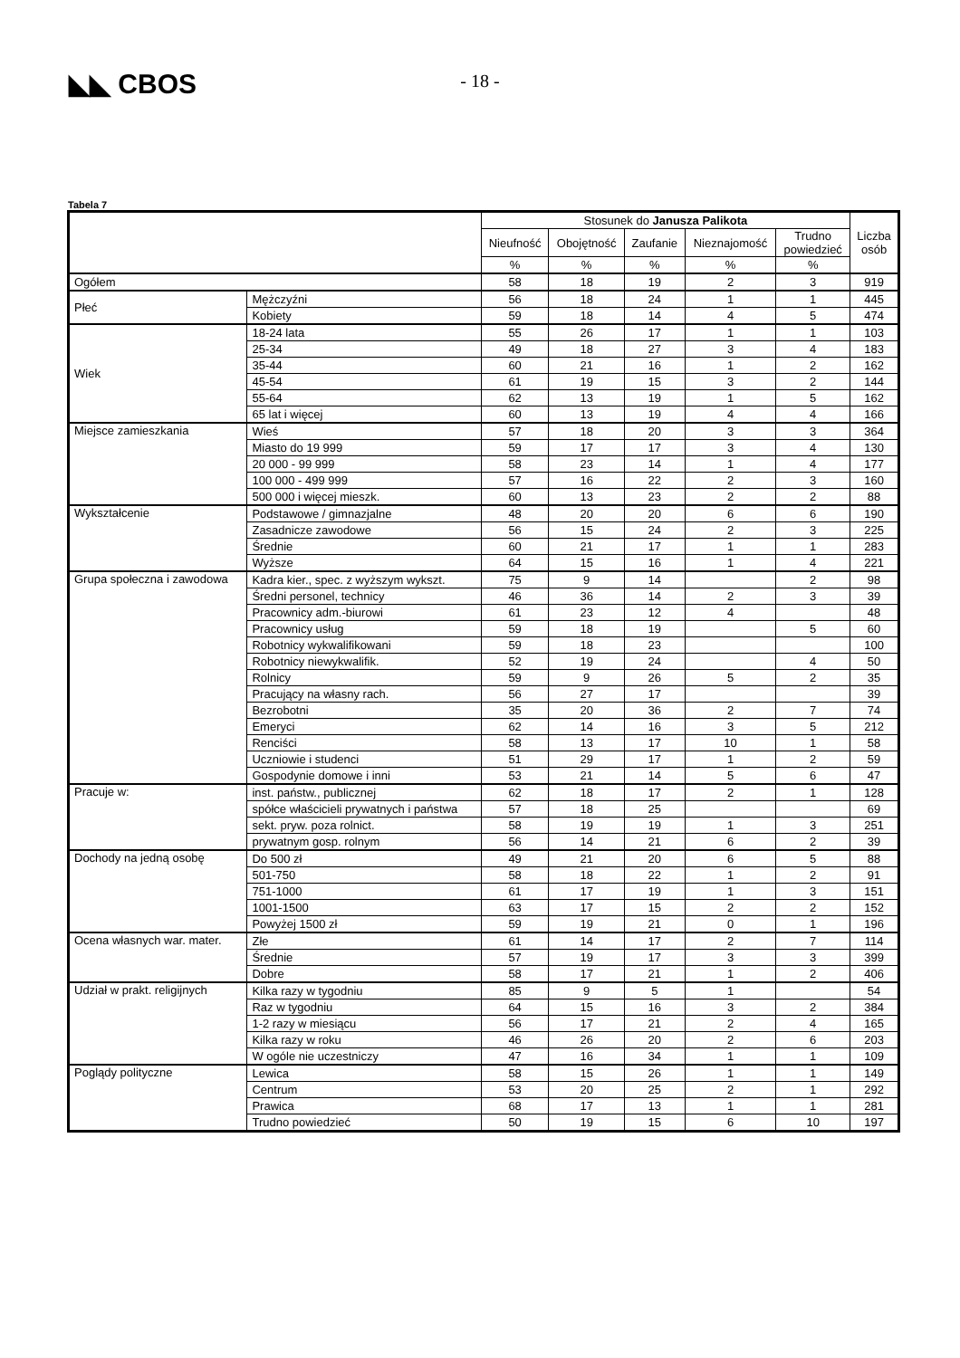◣◣ CBOS
- 18 -
Tabela 7
| | | Stosunek do Janusza Palikota | | | | | Liczba osób |
| --- | --- | --- | --- | --- | --- | --- | --- |
| | | Nieufność | Obojętność | Zaufanie | Nieznajomość | Trudno powiedzieć | |
| | | % | % | % | % | % | |
| Ogółem | | 58 | 18 | 19 | 2 | 3 | 919 |
| Płeć | Mężczyźni | 56 | 18 | 24 | 1 | 1 | 445 |
| | Kobiety | 59 | 18 | 14 | 4 | 5 | 474 |
| Wiek | 18-24 lata | 55 | 26 | 17 | 1 | 1 | 103 |
| | 25-34 | 49 | 18 | 27 | 3 | 4 | 183 |
| | 35-44 | 60 | 21 | 16 | 1 | 2 | 162 |
| | 45-54 | 61 | 19 | 15 | 3 | 2 | 144 |
| | 55-64 | 62 | 13 | 19 | 1 | 5 | 162 |
| | 65 lat i więcej | 60 | 13 | 19 | 4 | 4 | 166 |
| Miejsce zamieszkania | Wieś | 57 | 18 | 20 | 3 | 3 | 364 |
| | Miasto do 19 999 | 59 | 17 | 17 | 3 | 4 | 130 |
| | 20 000 - 99 999 | 58 | 23 | 14 | 1 | 4 | 177 |
| | 100 000 - 499 999 | 57 | 16 | 22 | 2 | 3 | 160 |
| | 500 000 i więcej mieszk. | 60 | 13 | 23 | 2 | 2 | 88 |
| Wykształcenie | Podstawowe / gimnazjalne | 48 | 20 | 20 | 6 | 6 | 190 |
| | Zasadnicze zawodowe | 56 | 15 | 24 | 2 | 3 | 225 |
| | Średnie | 60 | 21 | 17 | 1 | 1 | 283 |
| | Wyższe | 64 | 15 | 16 | 1 | 4 | 221 |
| Grupa społeczna i zawodowa | Kadra kier., spec. z wyższym wykszt. | 75 | 9 | 14 | | 2 | 98 |
| | Średni personel, technicy | 46 | 36 | 14 | 2 | 3 | 39 |
| | Pracownicy adm.-biurowi | 61 | 23 | 12 | 4 | | 48 |
| | Pracownicy usług | 59 | 18 | 19 | | 5 | 60 |
| | Robotnicy wykwalifikowani | 59 | 18 | 23 | | | 100 |
| | Robotnicy niewykwalifik. | 52 | 19 | 24 | | 4 | 50 |
| | Rolnicy | 59 | 9 | 26 | 5 | 2 | 35 |
| | Pracujący na własny rach. | 56 | 27 | 17 | | | 39 |
| | Bezrobotni | 35 | 20 | 36 | 2 | 7 | 74 |
| | Emeryci | 62 | 14 | 16 | 3 | 5 | 212 |
| | Renciści | 58 | 13 | 17 | 10 | 1 | 58 |
| | Uczniowie i studenci | 51 | 29 | 17 | 1 | 2 | 59 |
| | Gospodynie domowe i inni | 53 | 21 | 14 | 5 | 6 | 47 |
| Pracuje w: | inst. państw., publicznej | 62 | 18 | 17 | 2 | 1 | 128 |
| | spółce właścicieli prywatnych i państwa | 57 | 18 | 25 | | | 69 |
| | sekt. pryw. poza rolnict. | 58 | 19 | 19 | 1 | 3 | 251 |
| | prywatnym gosp. rolnym | 56 | 14 | 21 | 6 | 2 | 39 |
| Dochody na jedną osobę | Do 500 zł | 49 | 21 | 20 | 6 | 5 | 88 |
| | 501-750 | 58 | 18 | 22 | 1 | 2 | 91 |
| | 751-1000 | 61 | 17 | 19 | 1 | 3 | 151 |
| | 1001-1500 | 63 | 17 | 15 | 2 | 2 | 152 |
| | Powyżej 1500 zł | 59 | 19 | 21 | 0 | 1 | 196 |
| Ocena własnych war. mater. | Złe | 61 | 14 | 17 | 2 | 7 | 114 |
| | Średnie | 57 | 19 | 17 | 3 | 3 | 399 |
| | Dobre | 58 | 17 | 21 | 1 | 2 | 406 |
| Udział w prakt. religijnych | Kilka razy w tygodniu | 85 | 9 | 5 | 1 | | 54 |
| | Raz w tygodniu | 64 | 15 | 16 | 3 | 2 | 384 |
| | 1-2 razy w miesiącu | 56 | 17 | 21 | 2 | 4 | 165 |
| | Kilka razy w roku | 46 | 26 | 20 | 2 | 6 | 203 |
| | W ogóle nie uczestniczy | 47 | 16 | 34 | 1 | 1 | 109 |
| Poglądy polityczne | Lewica | 58 | 15 | 26 | 1 | 1 | 149 |
| | Centrum | 53 | 20 | 25 | 2 | 1 | 292 |
| | Prawica | 68 | 17 | 13 | 1 | 1 | 281 |
| | Trudno powiedzieć | 50 | 19 | 15 | 6 | 10 | 197 |